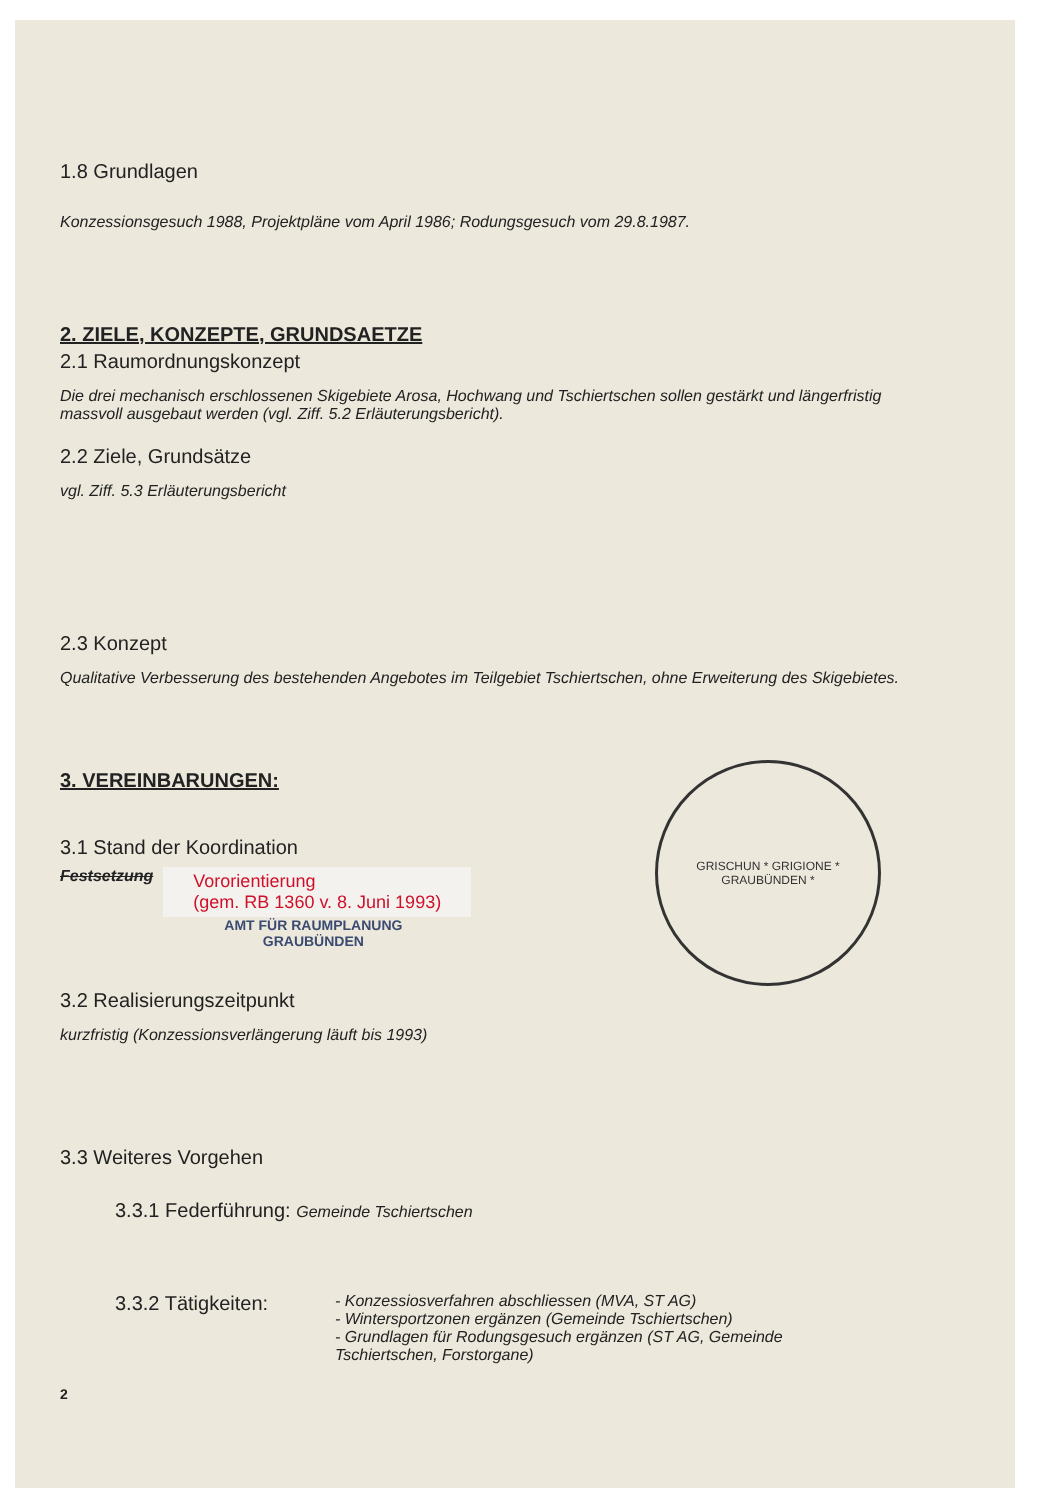1.8 Grundlagen
Konzessionsgesuch 1988, Projektpläne vom April 1986; Rodungsgesuch vom 29.8.1987.
2. ZIELE, KONZEPTE, GRUNDSAETZE
2.1 Raumordnungskonzept
Die drei mechanisch erschlossenen Skigebiete Arosa, Hochwang und Tschiertschen sollen gestärkt und längerfristig massvoll ausgebaut werden (vgl. Ziff. 5.2 Erläuterungsbericht).
2.2 Ziele, Grundsätze
vgl. Ziff. 5.3 Erläuterungsbericht
2.3 Konzept
Qualitative Verbesserung des bestehenden Angebotes im Teilgebiet Tschiertschen, ohne Erweiterung des Skigebietes.
3. VEREINBARUNGEN:
3.1 Stand der Koordination
Festsetzung
Vororientierung
(gem. RB 1360 v. 8. Juni 1993)
AMT FÜR RAUMPLANUNG
GRAUBÜNDEN
3.2 Realisierungszeitpunkt
kurzfristig (Konzessionsverlängerung läuft bis 1993)
3.3 Weiteres Vorgehen
3.3.1 Federführung: Gemeinde Tschiertschen
3.3.2 Tätigkeiten:
- Konzessiosverfahren abschliessen (MVA, ST AG)
- Wintersportzonen ergänzen (Gemeinde Tschiertschen)
- Grundlagen für Rodungsgesuch ergänzen (ST AG, Gemeinde Tschiertschen, Forstorgane)
2
GRISCHUN * GRIGIONE *
GRAUBÜNDEN *